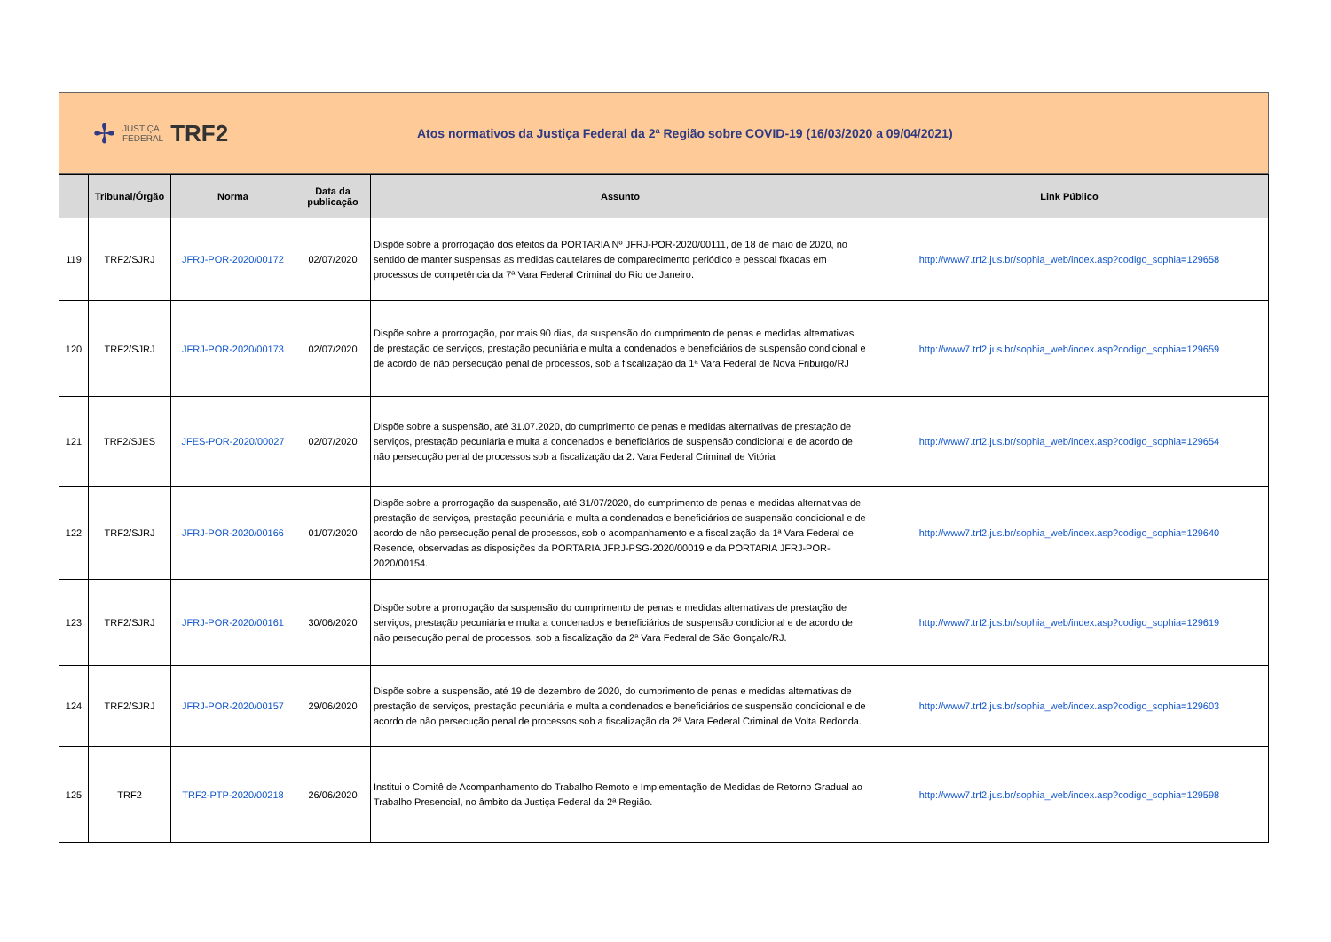✢ JUSTIÇA
FEDERAL TRF2
Atos normativos da Justiça Federal da 2ª Região sobre COVID-19 (16/03/2020 a 09/04/2021)
| | Tribunal/Órgão | Norma | Data da publicação | Assunto | Link Público |
| --- | --- | --- | --- | --- | --- |
| 119 | TRF2/SJRJ | JFRJ-POR-2020/00172 | 02/07/2020 | Dispõe sobre a prorrogação dos efeitos da PORTARIA Nº JFRJ-POR-2020/00111, de 18 de maio de 2020, no sentido de manter suspensas as medidas cautelares de comparecimento periódico e pessoal fixadas em processos de competência da 7ª Vara Federal Criminal do Rio de Janeiro. | http://www7.trf2.jus.br/sophia_web/index.asp?codigo_sophia=129658 |
| 120 | TRF2/SJRJ | JFRJ-POR-2020/00173 | 02/07/2020 | Dispõe sobre a prorrogação, por mais 90 dias, da suspensão do cumprimento de penas e medidas alternativas de prestação de serviços, prestação pecuniária e multa a condenados e beneficiários de suspensão condicional e de acordo de não persecução penal de processos, sob a fiscalização da 1ª Vara Federal de Nova Friburgo/RJ | http://www7.trf2.jus.br/sophia_web/index.asp?codigo_sophia=129659 |
| 121 | TRF2/SJES | JFES-POR-2020/00027 | 02/07/2020 | Dispõe sobre a suspensão, até 31.07.2020, do cumprimento de penas e medidas alternativas de prestação de serviços, prestação pecuniária e multa a condenados e beneficiários de suspensão condicional e de acordo de não persecução penal de processos sob a fiscalização da 2. Vara Federal Criminal de Vitória | http://www7.trf2.jus.br/sophia_web/index.asp?codigo_sophia=129654 |
| 122 | TRF2/SJRJ | JFRJ-POR-2020/00166 | 01/07/2020 | Dispõe sobre a prorrogação da suspensão, até 31/07/2020, do cumprimento de penas e medidas alternativas de prestação de serviços, prestação pecuniária e multa a condenados e beneficiários de suspensão condicional e de acordo de não persecução penal de processos, sob o acompanhamento e a fiscalização da 1ª Vara Federal de Resende, observadas as disposições da PORTARIA JFRJ-PSG-2020/00019 e da PORTARIA JFRJ-POR-2020/00154. | http://www7.trf2.jus.br/sophia_web/index.asp?codigo_sophia=129640 |
| 123 | TRF2/SJRJ | JFRJ-POR-2020/00161 | 30/06/2020 | Dispõe sobre a prorrogação da suspensão do cumprimento de penas e medidas alternativas de prestação de serviços, prestação pecuniária e multa a condenados e beneficiários de suspensão condicional e de acordo de não persecução penal de processos, sob a fiscalização da 2ª Vara Federal de São Gonçalo/RJ. | http://www7.trf2.jus.br/sophia_web/index.asp?codigo_sophia=129619 |
| 124 | TRF2/SJRJ | JFRJ-POR-2020/00157 | 29/06/2020 | Dispõe sobre a suspensão, até 19 de dezembro de 2020, do cumprimento de penas e medidas alternativas de prestação de serviços, prestação pecuniária e multa a condenados e beneficiários de suspensão condicional e de acordo de não persecução penal de processos sob a fiscalização da 2ª Vara Federal Criminal de Volta Redonda. | http://www7.trf2.jus.br/sophia_web/index.asp?codigo_sophia=129603 |
| 125 | TRF2 | TRF2-PTP-2020/00218 | 26/06/2020 | Institui o Comitê de Acompanhamento do Trabalho Remoto e Implementação de Medidas de Retorno Gradual ao Trabalho Presencial, no âmbito da Justiça Federal da 2ª Região. | http://www7.trf2.jus.br/sophia_web/index.asp?codigo_sophia=129598 |